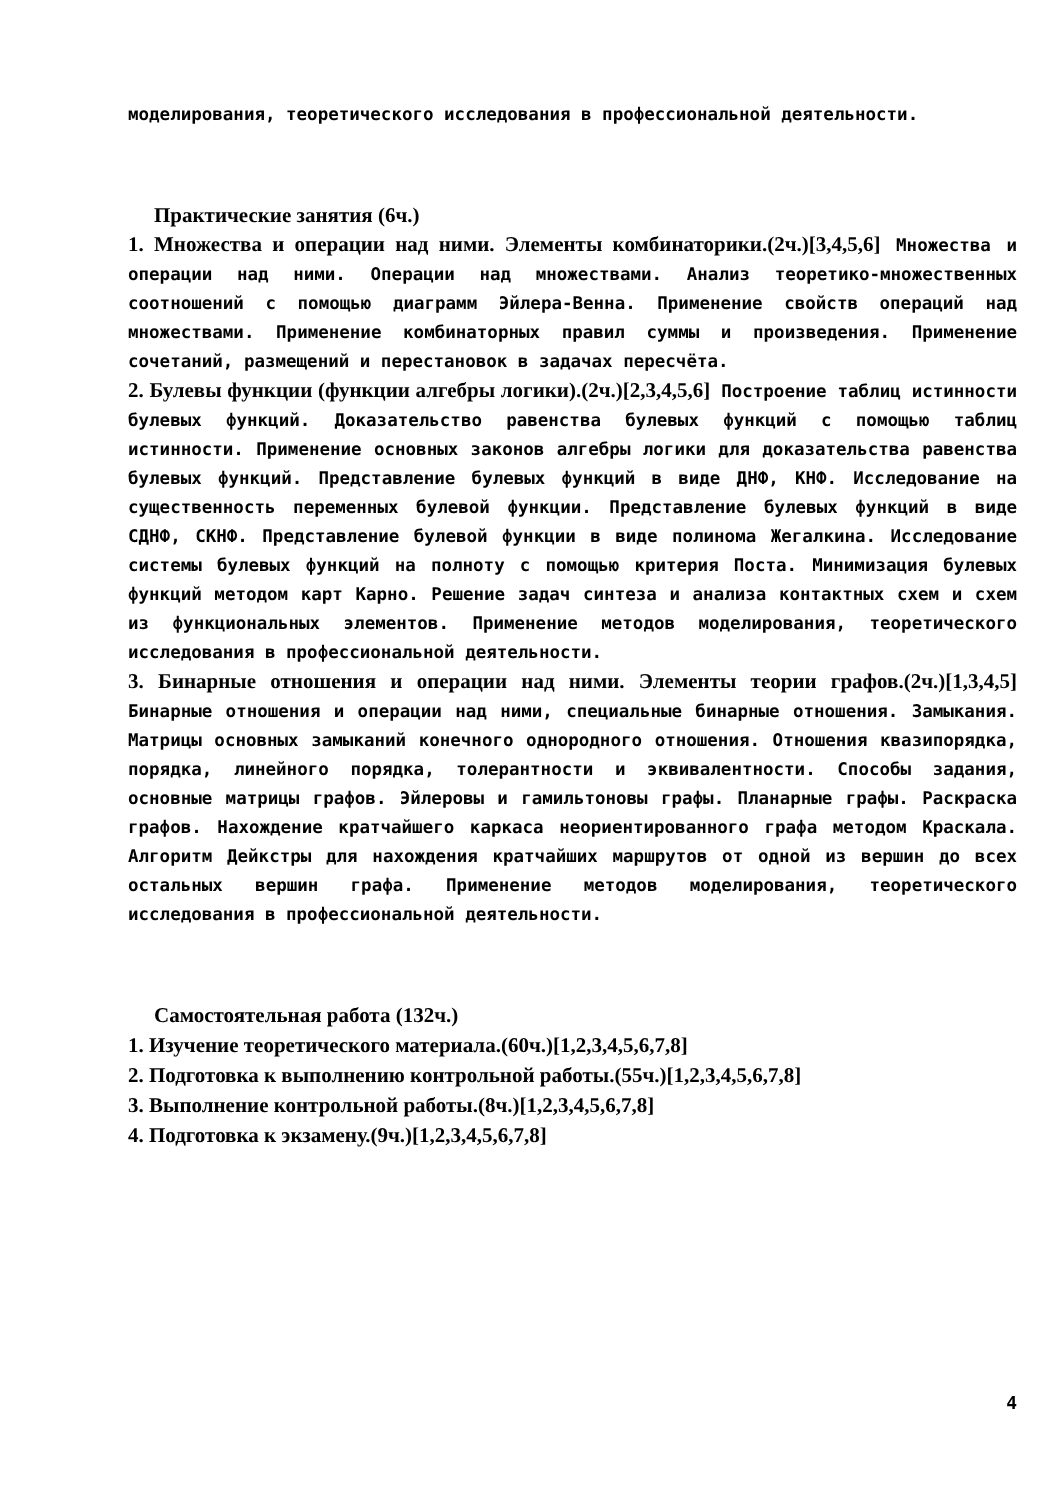моделирования, теоретического исследования в профессиональной деятельности.
Практические занятия (6ч.)
1. Множества и операции над ними. Элементы комбинаторики.(2ч.)[3,4,5,6] Множества и операции над ними. Операции над множествами. Анализ теоретико-множественных соотношений с помощью диаграмм Эйлера-Венна. Применение свойств операций над множествами. Применение комбинаторных правил суммы и произведения. Применение сочетаний, размещений и перестановок в задачах пересчёта.
2. Булевы функции (функции алгебры логики).(2ч.)[2,3,4,5,6] Построение таблиц истинности булевых функций. Доказательство равенства булевых функций с помощью таблиц истинности. Применение основных законов алгебры логики для доказательства равенства булевых функций. Представление булевых функций в виде ДНФ, КНФ. Исследование на существенность переменных булевой функции. Представление булевых функций в виде СДНФ, СКНФ. Представление булевой функции в виде полинома Жегалкина. Исследование системы булевых функций на полноту с помощью критерия Поста. Минимизация булевых функций методом карт Карно. Решение задач синтеза и анализа контактных схем и схем из функциональных элементов. Применение методов моделирования, теоретического исследования в профессиональной деятельности.
3. Бинарные отношения и операции над ними. Элементы теории графов.(2ч.)[1,3,4,5] Бинарные отношения и операции над ними, специальные бинарные отношения. Замыкания. Матрицы основных замыканий конечного однородного отношения. Отношения квазипорядка, порядка, линейного порядка, толерантности и эквивалентности. Способы задания, основные матрицы графов. Эйлеровы и гамильтоновы графы. Планарные графы. Раскраска графов. Нахождение кратчайшего каркаса неориентированного графа методом Краскала. Алгоритм Дейкстры для нахождения кратчайших маршрутов от одной из вершин до всех остальных вершин графа. Применение методов моделирования, теоретического исследования в профессиональной деятельности.
Самостоятельная работа (132ч.)
1. Изучение теоретического материала.(60ч.)[1,2,3,4,5,6,7,8]
2. Подготовка к выполнению контрольной работы.(55ч.)[1,2,3,4,5,6,7,8]
3. Выполнение контрольной работы.(8ч.)[1,2,3,4,5,6,7,8]
4. Подготовка к экзамену.(9ч.)[1,2,3,4,5,6,7,8]
4